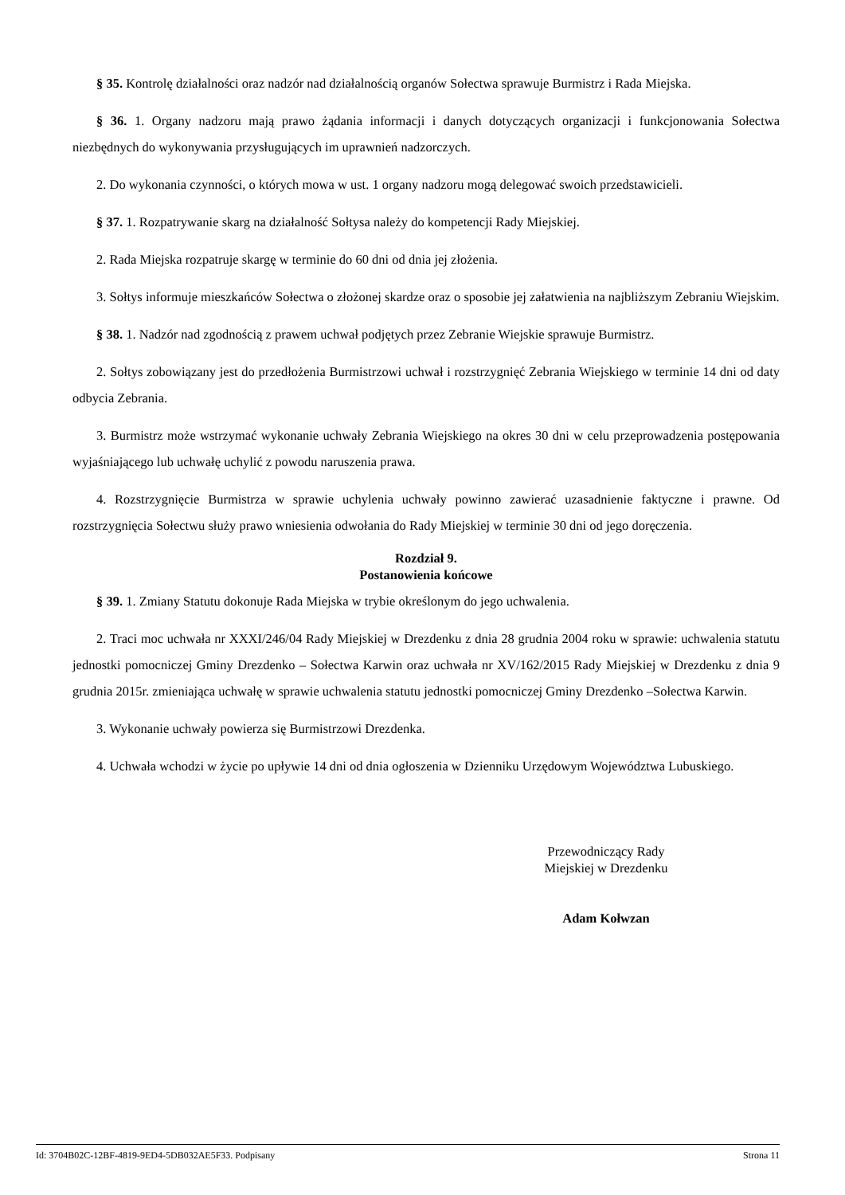§ 35. Kontrolę działalności oraz nadzór nad działalnością organów Sołectwa sprawuje Burmistrz i Rada Miejska.
§ 36. 1. Organy nadzoru mają prawo żądania informacji i danych dotyczących organizacji i funkcjonowania Sołectwa niezbędnych do wykonywania przysługujących im uprawnień nadzorczych.
2. Do wykonania czynności, o których mowa w ust. 1 organy nadzoru mogą delegować swoich przedstawicieli.
§ 37. 1. Rozpatrywanie skarg na działalność Sołtysa należy do kompetencji Rady Miejskiej.
2. Rada Miejska rozpatruje skargę w terminie do 60 dni od dnia jej złożenia.
3. Sołtys informuje mieszkańców Sołectwa o złożonej skardze oraz o sposobie jej załatwienia na najbliższym Zebraniu Wiejskim.
§ 38. 1. Nadzór nad zgodnością z prawem uchwał podjętych przez Zebranie Wiejskie sprawuje Burmistrz.
2. Sołtys zobowiązany jest do przedłożenia Burmistrzowi uchwał i rozstrzygnięć Zebrania Wiejskiego w terminie 14 dni od daty odbycia Zebrania.
3. Burmistrz może wstrzymać wykonanie uchwały Zebrania Wiejskiego na okres 30 dni w celu przeprowadzenia postępowania wyjaśniającego lub uchwałę uchylić z powodu naruszenia prawa.
4. Rozstrzygnięcie Burmistrza w sprawie uchylenia uchwały powinno zawierać uzasadnienie faktyczne i prawne. Od rozstrzygnięcia Sołectwu służy prawo wniesienia odwołania do Rady Miejskiej w terminie 30 dni od jego doręczenia.
Rozdział 9.
Postanowienia końcowe
§ 39. 1. Zmiany Statutu dokonuje Rada Miejska w trybie określonym do jego uchwalenia.
2. Traci moc uchwała nr XXXI/246/04 Rady Miejskiej w Drezdenku z dnia 28 grudnia 2004 roku w sprawie: uchwalenia statutu jednostki pomocniczej Gminy Drezdenko – Sołectwa Karwin oraz uchwała nr XV/162/2015 Rady Miejskiej w Drezdenku z dnia 9 grudnia 2015r. zmieniająca uchwałę w sprawie uchwalenia statutu jednostki pomocniczej Gminy Drezdenko –Sołectwa Karwin.
3. Wykonanie uchwały powierza się Burmistrzowi Drezdenka.
4. Uchwała wchodzi w życie po upływie 14 dni od dnia ogłoszenia w Dzienniku Urzędowym Województwa Lubuskiego.
Przewodniczący Rady
Miejskiej w Drezdenku
Adam Kołwzan
Id: 3704B02C-12BF-4819-9ED4-5DB032AE5F33. Podpisany Strona 11